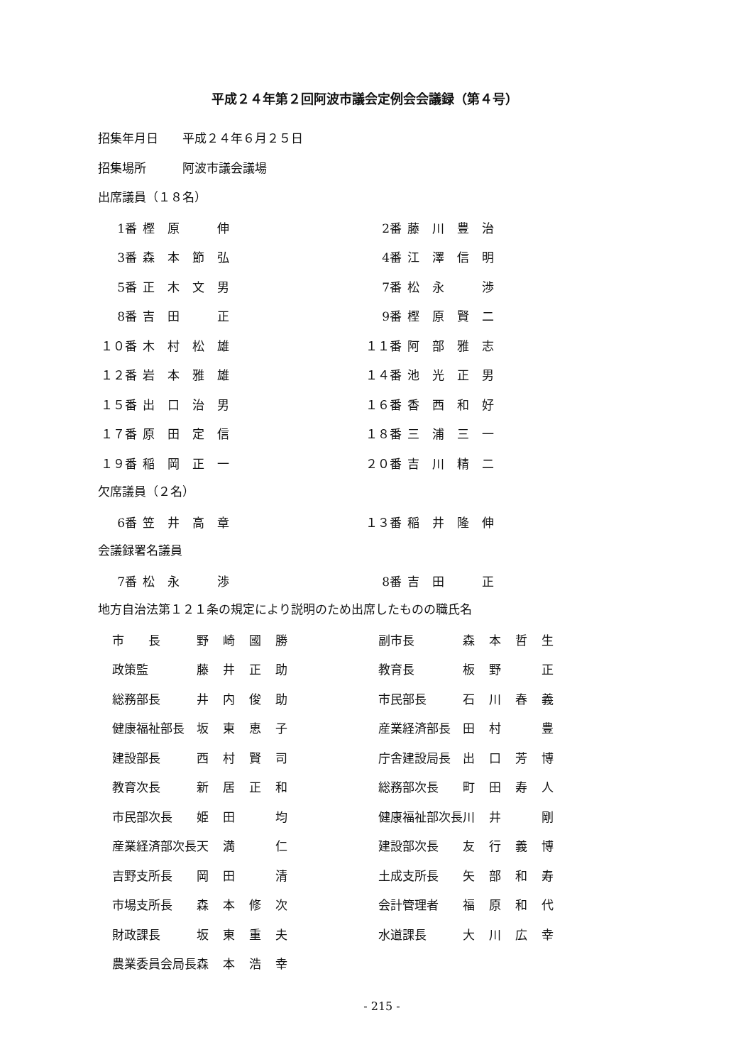平成２４年第２回阿波市議会定例会会議録（第４号）
招集年月日　　平成２４年６月２５日
招集場所　　　阿波市議会議場
出席議員（１８名）
| 1番 | 樫原 伸 | 2番 | 藤川豊治 |
| 3番 | 森本節弘 | 4番 | 江澤信明 |
| 5番 | 正木文男 | 7番 | 松永 渉 |
| 8番 | 吉田 正 | 9番 | 樫原賢二 |
| １０番 | 木村松雄 | １１番 | 阿部雅志 |
| １２番 | 岩本雅雄 | １４番 | 池光正男 |
| １５番 | 出口治男 | １６番 | 香西和好 |
| １７番 | 原田定信 | １８番 | 三浦三一 |
| １９番 | 稲岡正一 | ２０番 | 吉川精二 |
欠席議員（２名）
| 6番 | 笠井高章 | １３番 | 稲井隆伸 |
会議録署名議員
| 7番 | 松永 渉 | 8番 | 吉田 正 |
地方自治法第１２１条の規定により説明のため出席したものの職氏名
| 市 長 | 野崎國勝 | 副市長 | 森本哲生 |
| 政策監 | 藤井正助 | 教育長 | 板野 正 |
| 総務部長 | 井内俊助 | 市民部長 | 石川春義 |
| 健康福祉部長 | 坂東恵子 | 産業経済部長 | 田村 豊 |
| 建設部長 | 西村賢司 | 庁舎建設局長 | 出口芳博 |
| 教育次長 | 新居正和 | 総務部次長 | 町田寿人 |
| 市民部次長 | 姫田 均 | 健康福祉部次長 | 川井 剛 |
| 産業経済部次長 | 天満 仁 | 建設部次長 | 友行義博 |
| 吉野支所長 | 岡田 清 | 土成支所長 | 矢部和寿 |
| 市場支所長 | 森本修次 | 会計管理者 | 福原和代 |
| 財政課長 | 坂東重夫 | 水道課長 | 大川広幸 |
| 農業委員会局長 | 森本浩幸 | | |
- 215 -